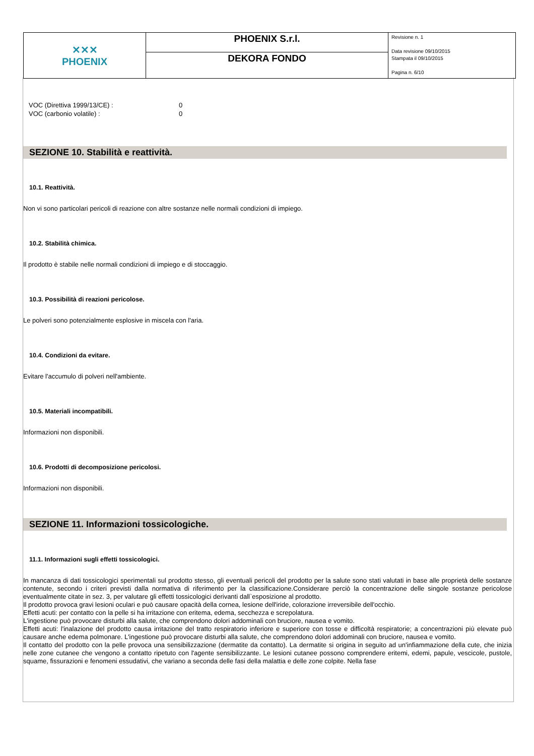| ✕✕✕ PHOENIX | PHOENIX S.r.l. | Revisione n. 1 Data revisione 09/10/2015 Stampata il 09/10/2015 Pagina n. 6/10 |
| | DEKORA FONDO | |
| VOC (Direttiva 1999/13/CE) : | 0 |
| VOC (carbonio volatile) : | 0 |
SEZIONE 10. Stabilità e reattività.
10.1. Reattività.
Non vi sono particolari pericoli di reazione con altre sostanze nelle normali condizioni di impiego.
10.2. Stabilità chimica.
Il prodotto è stabile nelle normali condizioni di impiego e di stoccaggio.
10.3. Possibilità di reazioni pericolose.
Le polveri sono potenzialmente esplosive in miscela con l'aria.
10.4. Condizioni da evitare.
Evitare l'accumulo di polveri nell'ambiente.
10.5. Materiali incompatibili.
Informazioni non disponibili.
10.6. Prodotti di decomposizione pericolosi.
Informazioni non disponibili.
SEZIONE 11. Informazioni tossicologiche.
11.1. Informazioni sugli effetti tossicologici.
In mancanza di dati tossicologici sperimentali sul prodotto stesso, gli eventuali pericoli del prodotto per la salute sono stati valutati in base alle proprietà delle sostanze contenute, secondo i criteri previsti dalla normativa di riferimento per la classificazione.Considerare perciò la concentrazione delle singole sostanze pericolose eventualmente citate in sez. 3, per valutare gli effetti tossicologici derivanti dall`esposizione al prodotto.
Il prodotto provoca gravi lesioni oculari e può causare opacità della cornea, lesione dell'iride, colorazione irreversibile dell'occhio.
Effetti acuti: per contatto con la pelle si ha irritazione con eritema, edema, secchezza e screpolatura.
L'ingestione può provocare disturbi alla salute, che comprendono dolori addominali con bruciore, nausea e vomito.
Effetti acuti: l'inalazione del prodotto causa irritazione del tratto respiratorio inferiore e superiore con tosse e difficoltà respiratorie; a concentrazioni più elevate può causare anche edema polmonare. L'ingestione può provocare disturbi alla salute, che comprendono dolori addominali con bruciore, nausea e vomito.
Il contatto del prodotto con la pelle provoca una sensibilizzazione (dermatite da contatto). La dermatite si origina in seguito ad un'infiammazione della cute, che inizia nelle zone cutanee che vengono a contatto ripetuto con l'agente sensibilizzante. Le lesioni cutanee possono comprendere eritemi, edemi, papule, vescicole, pustole, squame, fissurazioni e fenomeni essudativi, che variano a seconda delle fasi della malattia e delle zone colpite. Nella fase